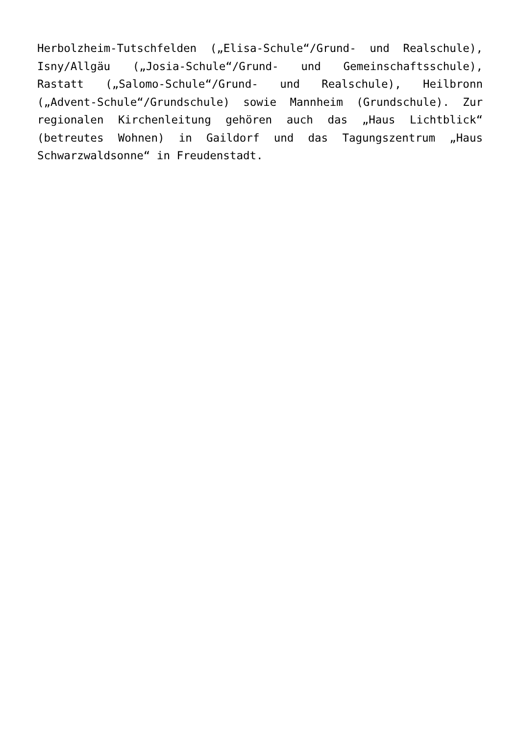Herbolzheim-Tutschfelden („Elisa-Schule“/Grund- und Realschule), Isny/Allgäu („Josia-Schule“/Grund- und Gemeinschaftsschule), Rastatt („Salomo-Schule“/Grund- und Realschule), Heilbronn („Advent-Schule“/Grundschule) sowie Mannheim (Grundschule). Zur regionalen Kirchenleitung gehören auch das „Haus Lichtblick“ (betreutes Wohnen) in Gaildorf und das Tagungszentrum „Haus Schwarzwaldsonne“ in Freudenstadt.